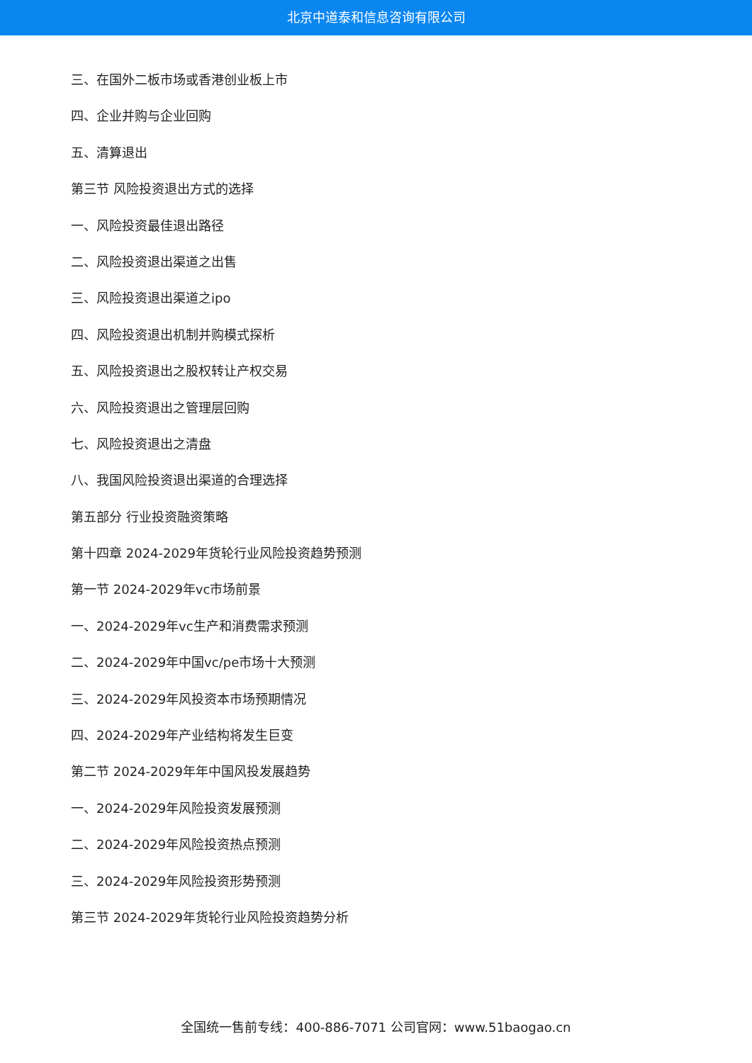北京中道泰和信息咨询有限公司
三、在国外二板市场或香港创业板上市
四、企业并购与企业回购
五、清算退出
第三节 风险投资退出方式的选择
一、风险投资最佳退出路径
二、风险投资退出渠道之出售
三、风险投资退出渠道之ipo
四、风险投资退出机制并购模式探析
五、风险投资退出之股权转让产权交易
六、风险投资退出之管理层回购
七、风险投资退出之清盘
八、我国风险投资退出渠道的合理选择
第五部分 行业投资融资策略
第十四章 2024-2029年货轮行业风险投资趋势预测
第一节 2024-2029年vc市场前景
一、2024-2029年vc生产和消费需求预测
二、2024-2029年中国vc/pe市场十大预测
三、2024-2029年风投资本市场预期情况
四、2024-2029年产业结构将发生巨变
第二节 2024-2029年年中国风投发展趋势
一、2024-2029年风险投资发展预测
二、2024-2029年风险投资热点预测
三、2024-2029年风险投资形势预测
第三节 2024-2029年货轮行业风险投资趋势分析
全国统一售前专线：400-886-7071 公司官网：www.51baogao.cn